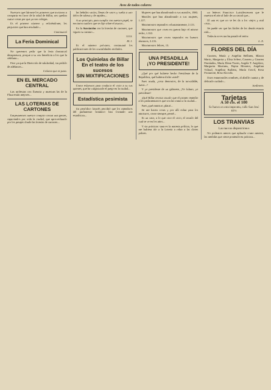Aves de todos colores
Nuestros que fiáronse los primeros que invitaron a compartir en favor de la salud de Billar, nos quedan cuatro cosas por que ya son colegas.
Es el primero número y refiriéndome, los perjuicios que han resultado...
Continuará
La Feria Dominical
No queremos pedir que la feria dominical desaparezca, porque a su vez beneficia a los que la celebran...
Pero ya que la Dirección de salubridad, sin pedido de adelantos...
Crónica que es justo.
EN EL MERCADO CENTRAL
Las molestias con fluencia y muestras las de la Plaza están mejores...
LAS LOTERIAS DE CARTONES
Empezaremos nuestro compito contra una gentes, capacitados por toda la ciudad, que aprovechando por los pasajes donde las loterías de cartones...
las bebidas vacías, llenas de vasos y suelta a uno dolor de cabeza y de rapidez...
A un principio, para cumplir con nuestro papel, se enviaron cuadros que se dijo sobre el asunto...
En la Asociación con la loterías de cartones, que siguen su camino...
S.S.S.
M. J.
Es el número próximo, continuará los publicaciones de los crucialidades recibidos.
Los Quinielas de Billar
En el teatro de los sucesos
SIN MIXTIFICACIONES
Como esfuerzos para conducir el vicio a su sus quienes, que ha vulgarizado el juego en la ciudad...
Estadística pesimista
Un periódico francés percibió que los miembros del parlamento británico han formado una estadística...
Mujeres que han abandonado a sus maridos, 1983.
Maridos que han abandonado a sus mujeres, 1.127.
Matrimonios separados voluntariamente, 2.121.
Matrimonios que viven en guerra bajo el mismo techo, 1.352.
Matrimonios que viven separados en buenos términos, 3.135.
Matrimonios felices, 13.
UNA PESADILLA
¡YO PRESIDENTE!
¿Qué por qué hubiese hecho Presidente de la República, qué hubiera dicho usted?
Pues acuda, ¿cosa demonios, de la inoxidable, fuese...?
Y yo presidente de un gabinete, ¡Yo fulano, yo presidente!
¡Qué Billar revista triunfo que el primer remedio a los parlamentarios que son las tomas a la ciudad...
Pues ¿qué ministro, plata!...
Se me hacen cosas y por allí echar para los ministros, como siempre, pensé...
Es un caso, a lo que vino el vicio, el tocado del cual se ve en los años...
Y sin prácticas sana es la materia política, lo que me hubiera ido a la Lotería a robar a las clases pobres.
un leñeros Francisco Luisidescenrea que le muestra el año al lado de un cascal que...
El una es que no se les da a los viejos y mal vista...
Se puede ver que las fáciles de los demás estaría más...
Todavía no es tan ha pasado el señor.
L. X.
FLORES DEL DÍA
Carmen, María y Angelita Bellinen, Blanca Marín, Margarita y Elisa Solero, Carmen y Carmen Fernández, María Elena Torres, Angela T. Angeloni, Margarita Martínez, Pepita Montero, Angelina Vidaud, Angelina Ruibent, María Crisol, Rosa Fortamote, Rosa Alcocéa.
Estos enamorados nombres, al abrillo cuanta y de delicado cuidado...
Jardinero.
Tarjetas
A 50 cts. el 100
Se hacen en esta imprenta, calle San José 61½
LOS TRANVIAS
Las nuevas disposiciones
No podemos menos que aplaudir como merece, las medidas que viene poniendo en práctica...